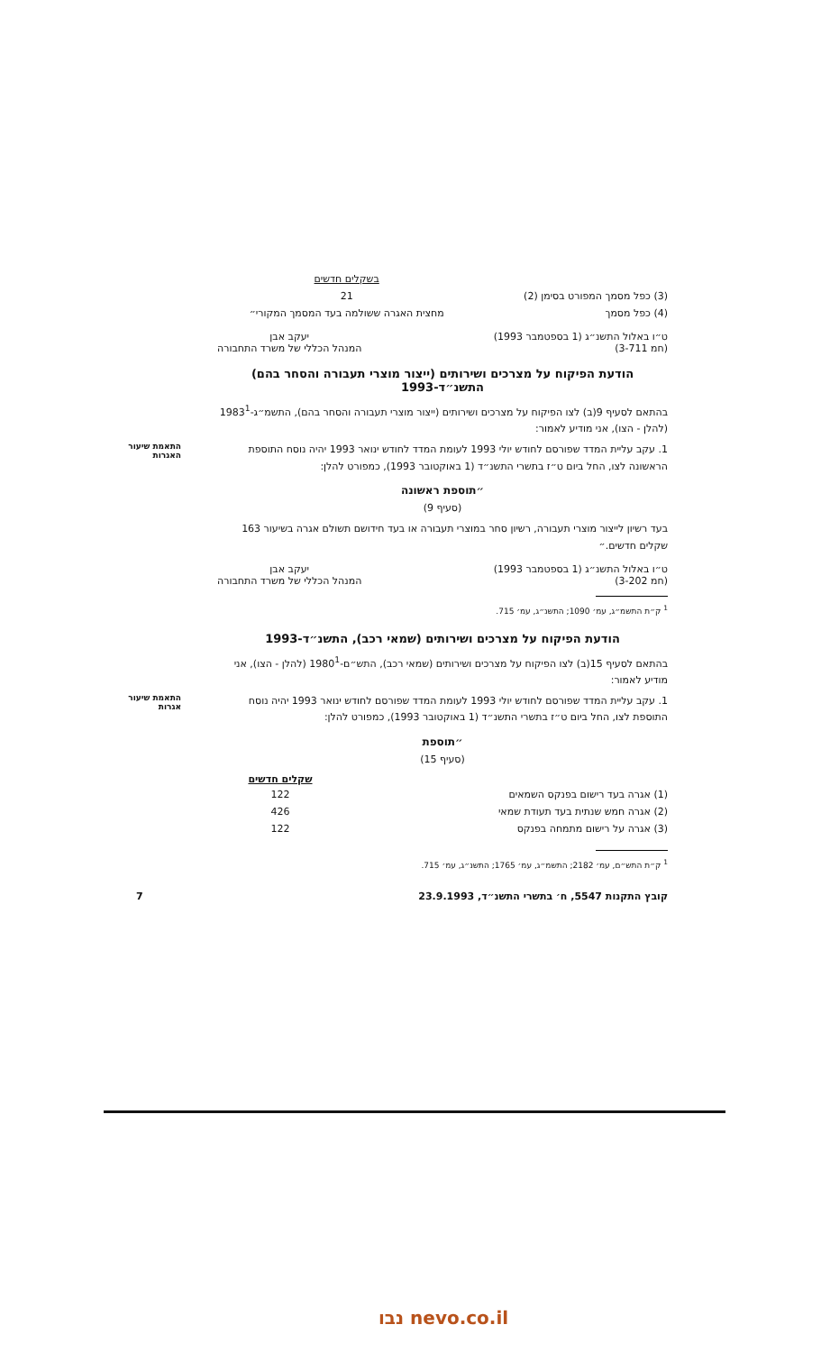| | בשקלים חדשים |
| (3) כפל מסמך המפורט בסימן (2) | 21 |
| (4) כפל מסמך | מחצית האגרה ששולמה בעד המסמך המקורי״ |
ט״ו באלול התשנ״ג (1 בספטמבר 1993)
(חמ 3-711)
יעקב אבן
המנהל הכללי של משרד התחבורה
הודעת הפיקוח על מצרכים ושירותים (ייצור מוצרי תעבורה והסחר בהם) התשנ״ד-1993
בהתאם לסעיף 9(ב) לצו הפיקוח על מצרכים ושירותים (ייצור מוצרי תעבורה והסחר בהם), התשמ״ג-1983<sup>1</sup> (להלן - הצו), אני מודיע לאמור:
התאמת שיעור האגרות
1. עקב עליית המדד שפורסם לחודש יולי 1993 לעומת המדד לחודש ינואר 1993 יהיה נוסח התוספת הראשונה לצו, החל ביום ט״ז בתשרי התשנ״ד (1 באוקטובר 1993), כמפורט להלן:
״תוספת ראשונה
(סעיף 9)
בעד רשיון לייצור מוצרי תעבורה, רשיון סחר במוצרי תעבורה או בעד חידושם תשולם אגרה בשיעור 163 שקלים חדשים.״
ט״ו באלול התשנ״ג (1 בספטמבר 1993)
(חמ 3-202)
יעקב אבן
המנהל הכללי של משרד התחבורה
<sup>1</sup> ק״ת התשמ״ג, עמ׳ 1090; התשנ״ג, עמ׳ 715.
הודעת הפיקוח על מצרכים ושירותים (שמאי רכב), התשנ״ד-1993
בהתאם לסעיף 15(ב) לצו הפיקוח על מצרכים ושירותים (שמאי רכב), התש״ם-1980<sup>1</sup> (להלן - הצו), אני מודיע לאמור:
התאמת שיעור אגרות
1. עקב עליית המדד שפורסם לחודש יולי 1993 לעומת המדד שפורסם לחודש ינואר 1993 יהיה נוסח התוספת לצו, החל ביום ט״ז בתשרי התשנ״ד (1 באוקטובר 1993), כמפורט להלן:
״תוספת
(סעיף 15)
| | שקלים חדשים |
| (1) אגרה בעד רישום בפנקס השמאים | 122 |
| (2) אגרה חמש שנתית בעד תעודת שמאי | 426 |
| (3) אגרה על רישום מתמחה בפנקס | 122 |
<sup>1</sup> ק״ת התש״ם, עמ׳ 2182; התשמ״ג, עמ׳ 1765; התשנ״ג, עמ׳ 715.
קובץ התקנות 5547, ח׳ בתשרי התשנ״ד, 23.9.1993 7
נבו nevo.co.il